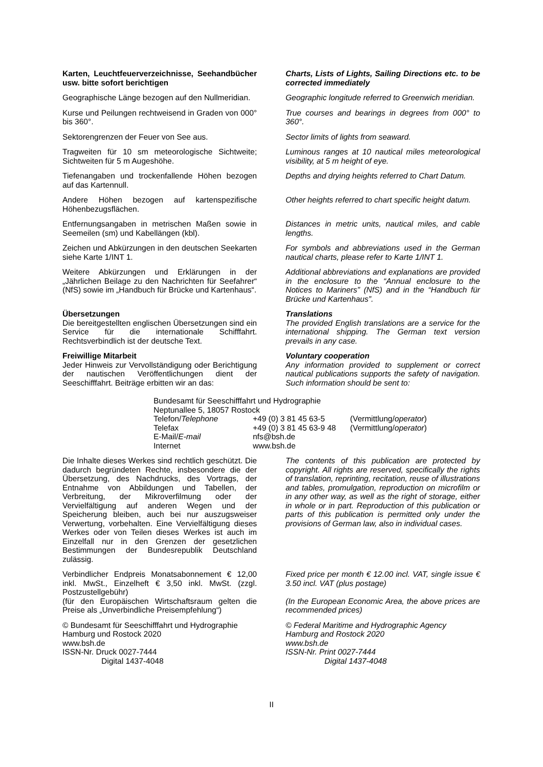Karten, Leuchtfeuerverzeichnisse, Seehandbücher usw. bitte sofort berichtigen
Charts, Lists of Lights, Sailing Directions etc. to be corrected immediately
Geographische Länge bezogen auf den Nullmeridian.
Geographic longitude referred to Greenwich meridian.
Kurse und Peilungen rechtweisend in Graden von 000° bis 360°.
True courses and bearings in degrees from 000° to 360°.
Sektorengrenzen der Feuer von See aus. Sector limits of lights from seaward.
Tragweiten für 10 sm meteorologische Sichtweite; Sichtweiten für 5 m Augeshöhe.
Luminous ranges at 10 nautical miles meteorological visibility, at 5 m height of eye.
Tiefenangaben und trockenfallende Höhen bezogen auf das Kartennull.
Depths and drying heights referred to Chart Datum.
Andere Höhen bezogen auf kartenspezifische Höhenbezugsflächen.
Other heights referred to chart specific height datum.
Entfernungsangaben in metrischen Maßen sowie in Seemeilen (sm) und Kabellängen (kbl).
Distances in metric units, nautical miles, and cable lengths.
Zeichen und Abkürzungen in den deutschen Seekarten siehe Karte 1/INT 1.
For symbols and abbreviations used in the German nautical charts, please refer to Karte 1/INT 1.
Weitere Abkürzungen und Erklärungen in der „Jährlichen Beilage zu den Nachrichten für Seefahrer“ (NfS) sowie im „Handbuch für Brücke und Kartenhaus“.
Additional abbreviations and explanations are provided in the enclosure to the “Annual enclosure to the Notices to Mariners” (NfS) and in the “Handbuch für Brücke und Kartenhaus”.
Übersetzungen
Die bereitgestellten englischen Übersetzungen sind ein Service für die internationale Schifffahrt. Rechtsverbindlich ist der deutsche Text.
Translations
The provided English translations are a service for the international shipping. The German text version prevails in any case.
Freiwillige Mitarbeit
Jeder Hinweis zur Vervollständigung oder Berichtigung der nautischen Veröffentlichungen dient der Seeschifffahrt. Beiträge erbitten wir an das:
Voluntary cooperation
Any information provided to supplement or correct nautical publications supports the safety of navigation. Such information should be sent to:
Bundesamt für Seeschifffahrt und Hydrographie
Neptunallee 5, 18057 Rostock
| Telefon/ Telephone | +49 (0) 3 81 45 63-5 | (Vermittlung/ operator ) |
| Telefax | +49 (0) 3 81 45 63-9 48 | (Vermittlung/ operator ) |
| E-Mail/ E-mail | nfs@bsh.de | |
| Internet | www.bsh.de | |
Die Inhalte dieses Werkes sind rechtlich geschützt. Die dadurch begründeten Rechte, insbesondere die der Übersetzung, des Nachdrucks, des Vortrags, der Entnahme von Abbildungen und Tabellen, der Verbreitung, der Mikroverfilmung oder der Vervielfältigung auf anderen Wegen und der Speicherung bleiben, auch bei nur auszugsweiser Verwertung, vorbehalten. Eine Vervielfältigung dieses Werkes oder von Teilen dieses Werkes ist auch im Einzelfall nur in den Grenzen der gesetzlichen Bestimmungen der Bundesrepublik Deutschland zulässig.
The contents of this publication are protected by copyright. All rights are reserved, specifically the rights of translation, reprinting, recitation, reuse of illustrations and tables, promulgation, reproduction on microfilm or in any other way, as well as the right of storage, either in whole or in part. Reproduction of this publication or parts of this publication is permitted only under the provisions of German law, also in individual cases.
Verbindlicher Endpreis Monatsabonnement € 12,00 inkl. MwSt., Einzelheft € 3,50 inkl. MwSt. (zzgl. Postzustellgebühr)
(für den Europäischen Wirtschaftsraum gelten die Preise als „Unverbindliche Preisempfehlung“)
Fixed price per month € 12.00 incl. VAT, single issue € 3.50 incl. VAT (plus postage)
(In the European Economic Area, the above prices are recommended prices)
© Bundesamt für Seeschifffahrt und Hydrographie
Hamburg und Rostock 2020
www.bsh.de
ISSN-Nr. Druck 0027-7444
Digital 1437-4048
© Federal Maritime and Hydrographic Agency
Hamburg and Rostock 2020
www.bsh.de
ISSN-Nr. Print 0027-7444
Digital 1437-4048
II